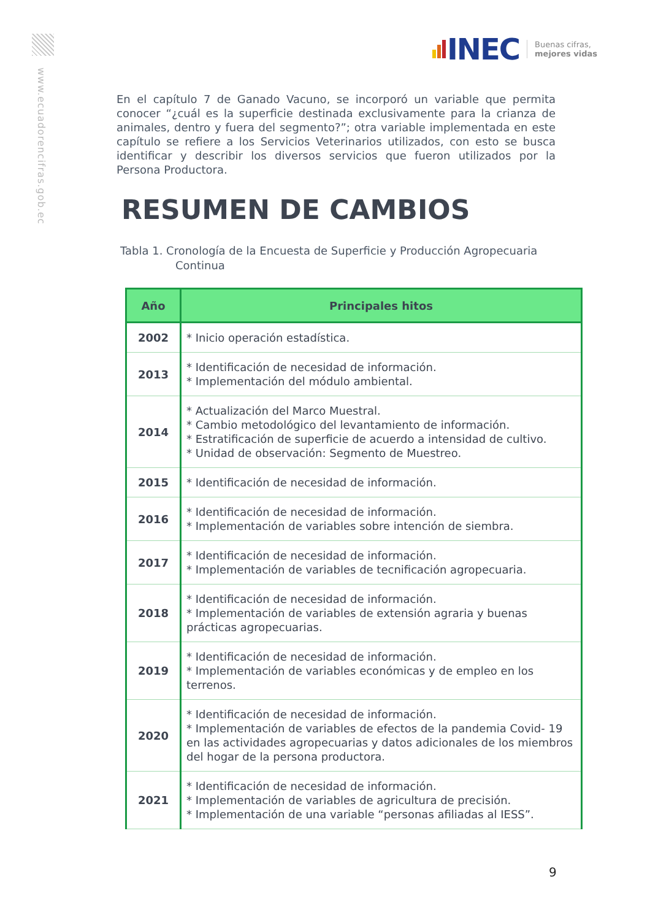www.ecuadorencifras.gob.ec
INEC Buenas cifras,
mejores vidas
En el capítulo 7 de Ganado Vacuno, se incorporó un variable que permita conocer “¿cuál es la superficie destinada exclusivamente para la crianza de animales, dentro y fuera del segmento?”; otra variable implementada en este capítulo se refiere a los Servicios Veterinarios utilizados, con esto se busca identificar y describir los diversos servicios que fueron utilizados por la Persona Productora.
RESUMEN DE CAMBIOS
Tabla 1. Cronología de la Encuesta de Superficie y Producción Agropecuaria
Continua
| Año | Principales hitos |
| --- | --- |
| 2002 | * Inicio operación estadística. |
| 2013 | * Identificación de necesidad de información. * Implementación del módulo ambiental. |
| 2014 | * Actualización del Marco Muestral. * Cambio metodológico del levantamiento de información. * Estratificación de superficie de acuerdo a intensidad de cultivo. * Unidad de observación: Segmento de Muestreo. |
| 2015 | * Identificación de necesidad de información. |
| 2016 | * Identificación de necesidad de información. * Implementación de variables sobre intención de siembra. |
| 2017 | * Identificación de necesidad de información. * Implementación de variables de tecnificación agropecuaria. |
| 2018 | * Identificación de necesidad de información. * Implementación de variables de extensión agraria y buenas prácticas agropecuarias. |
| 2019 | * Identificación de necesidad de información. * Implementación de variables económicas y de empleo en los terrenos. |
| 2020 | * Identificación de necesidad de información. * Implementación de variables de efectos de la pandemia Covid- 19 en las actividades agropecuarias y datos adicionales de los miembros del hogar de la persona productora. |
| 2021 | * Identificación de necesidad de información. * Implementación de variables de agricultura de precisión. * Implementación de una variable “personas afiliadas al IESS”. |
9